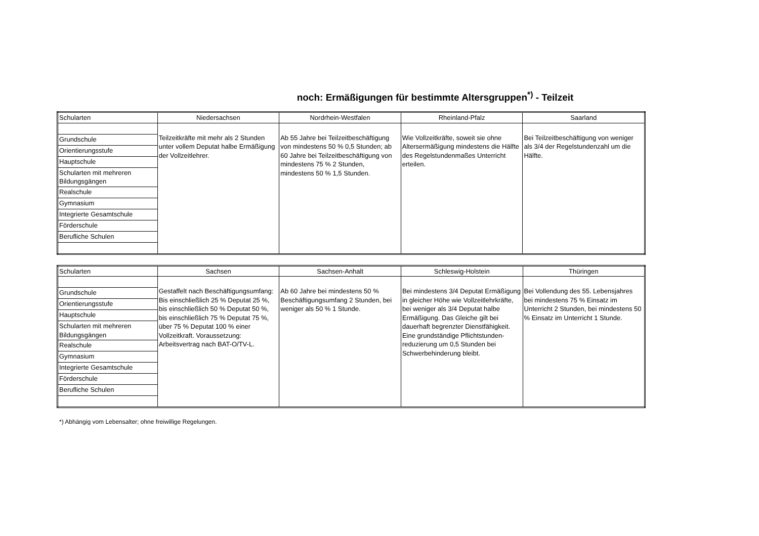noch: Ermäßigungen für bestimmte Altersgruppen<sup>*)</sup> - Teilzeit
| Schularten | Niedersachsen | Nordrhein-Westfalen | Rheinland-Pfalz | Saarland |
| --- | --- | --- | --- | --- |
| | Teilzeitkräfte mit mehr als 2 Stunden unter vollem Deputat halbe Ermäßigung der Vollzeitlehrer. | Ab 55 Jahre bei Teilzeitbeschäftigung von mindestens 50 % 0,5 Stunden; ab 60 Jahre bei Teilzeitbeschäftigung von mindestens 75 % 2 Stunden, mindestens 50 % 1,5 Stunden. | Wie Vollzeitkräfte, soweit sie ohne Altersermäßigung mindestens die Hälfte des Regelstundenmaßes Unterricht erteilen. | Bei Teilzeitbeschäftigung von weniger als 3/4 der Regelstundenzahl um die Hälfte. |
| Grundschule | | | | |
| Orientierungsstufe | | | | |
| Hauptschule | | | | |
| Schularten mit mehreren Bildungsgängen | | | | |
| Realschule | | | | |
| Gymnasium | | | | |
| Integrierte Gesamtschule | | | | |
| Förderschule | | | | |
| Berufliche Schulen | | | | |
| Schularten | Sachsen | Sachsen-Anhalt | Schleswig-Holstein | Thüringen |
| --- | --- | --- | --- | --- |
| | Gestaffelt nach Beschäftigungsumfang: Bis einschließlich 25 % Deputat 25 %, bis einschließlich 50 % Deputat 50 %, bis einschließlich 75 % Deputat 75 %, über 75 % Deputat 100 % einer Vollzeitkraft. Voraussetzung: Arbeitsvertrag nach BAT-O/TV-L. | Ab 60 Jahre bei mindestens 50 % Beschäftigungsumfang 2 Stunden, bei weniger als 50 % 1 Stunde. | Bei mindestens 3/4 Deputat Ermäßigung in gleicher Höhe wie Vollzeitlehrkräfte, bei weniger als 3/4 Deputat halbe Ermäßigung. Das Gleiche gilt bei dauerhaft begrenzter Dienstfähigkeit. Eine grundständige Pflichtstunden-reduzierung um 0,5 Stunden bei Schwerbehinderung bleibt. | Bei Vollendung des 55. Lebensjahres bei mindestens 75 % Einsatz im Unterricht 2 Stunden, bei mindestens 50 % Einsatz im Unterricht 1 Stunde. |
| Grundschule | | | | |
| Orientierungsstufe | | | | |
| Hauptschule | | | | |
| Schularten mit mehreren Bildungsgängen | | | | |
| Realschule | | | | |
| Gymnasium | | | | |
| Integrierte Gesamtschule | | | | |
| Förderschule | | | | |
| Berufliche Schulen | | | | |
*) Abhängig vom Lebensalter; ohne freiwillige Regelungen.